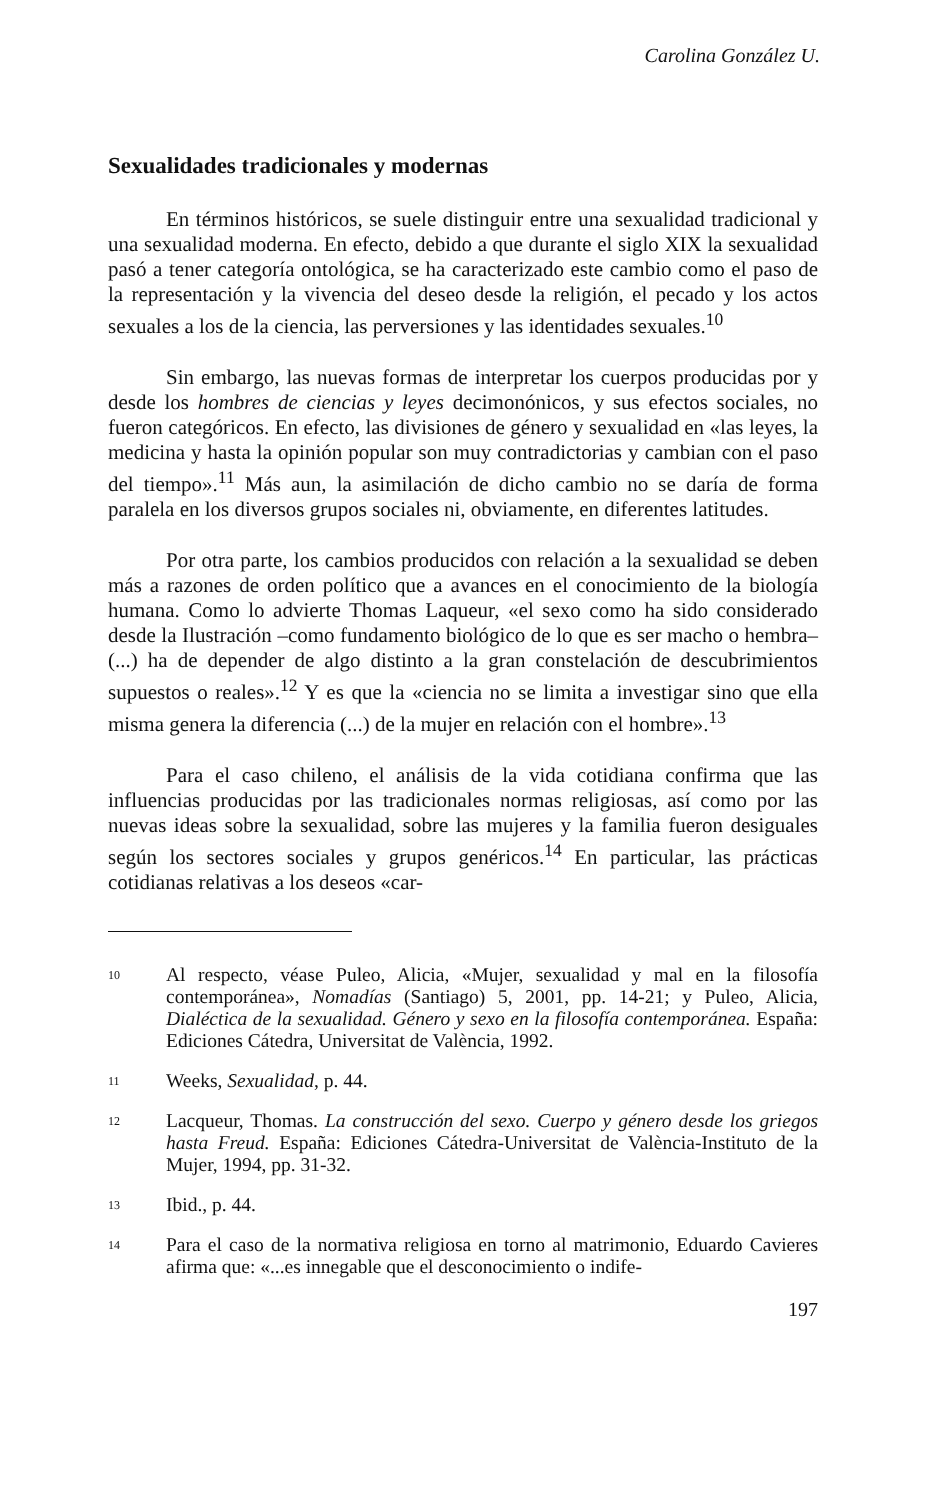Carolina González U.
Sexualidades tradicionales y modernas
En términos históricos, se suele distinguir entre una sexualidad tradicional y una sexualidad moderna. En efecto, debido a que durante el siglo XIX la sexualidad pasó a tener categoría ontológica, se ha caracterizado este cambio como el paso de la representación y la vivencia del deseo desde la religión, el pecado y los actos sexuales a los de la ciencia, las perversiones y las identidades sexuales.<sup>10</sup>
Sin embargo, las nuevas formas de interpretar los cuerpos producidas por y desde los hombres de ciencias y leyes decimonónicos, y sus efectos sociales, no fueron categóricos. En efecto, las divisiones de género y sexualidad en «las leyes, la medicina y hasta la opinión popular son muy contradictorias y cambian con el paso del tiempo».<sup>11</sup> Más aun, la asimilación de dicho cambio no se daría de forma paralela en los diversos grupos sociales ni, obviamente, en diferentes latitudes.
Por otra parte, los cambios producidos con relación a la sexualidad se deben más a razones de orden político que a avances en el conocimiento de la biología humana. Como lo advierte Thomas Laqueur, «el sexo como ha sido considerado desde la Ilustración –como fundamento biológico de lo que es ser macho o hembra– (...) ha de depender de algo distinto a la gran constelación de descubrimientos supuestos o reales».<sup>12</sup> Y es que la «ciencia no se limita a investigar sino que ella misma genera la diferencia (...) de la mujer en relación con el hombre».<sup>13</sup>
Para el caso chileno, el análisis de la vida cotidiana confirma que las influencias producidas por las tradicionales normas religiosas, así como por las nuevas ideas sobre la sexualidad, sobre las mujeres y la familia fueron desiguales según los sectores sociales y grupos genéricos.<sup>14</sup> En particular, las prácticas cotidianas relativas a los deseos «car-
10 Al respecto, véase Puleo, Alicia, «Mujer, sexualidad y mal en la filosofía contemporánea», Nomadías (Santiago) 5, 2001, pp. 14-21; y Puleo, Alicia, Dialéctica de la sexualidad. Género y sexo en la filosofía contemporánea. España: Ediciones Cátedra, Universitat de València, 1992.
11 Weeks, Sexualidad, p. 44.
12 Lacqueur, Thomas. La construcción del sexo. Cuerpo y género desde los griegos hasta Freud. España: Ediciones Cátedra-Universitat de València-Instituto de la Mujer, 1994, pp. 31-32.
13 Ibid., p. 44.
14 Para el caso de la normativa religiosa en torno al matrimonio, Eduardo Cavieres afirma que: «...es innegable que el desconocimiento o indife-
197